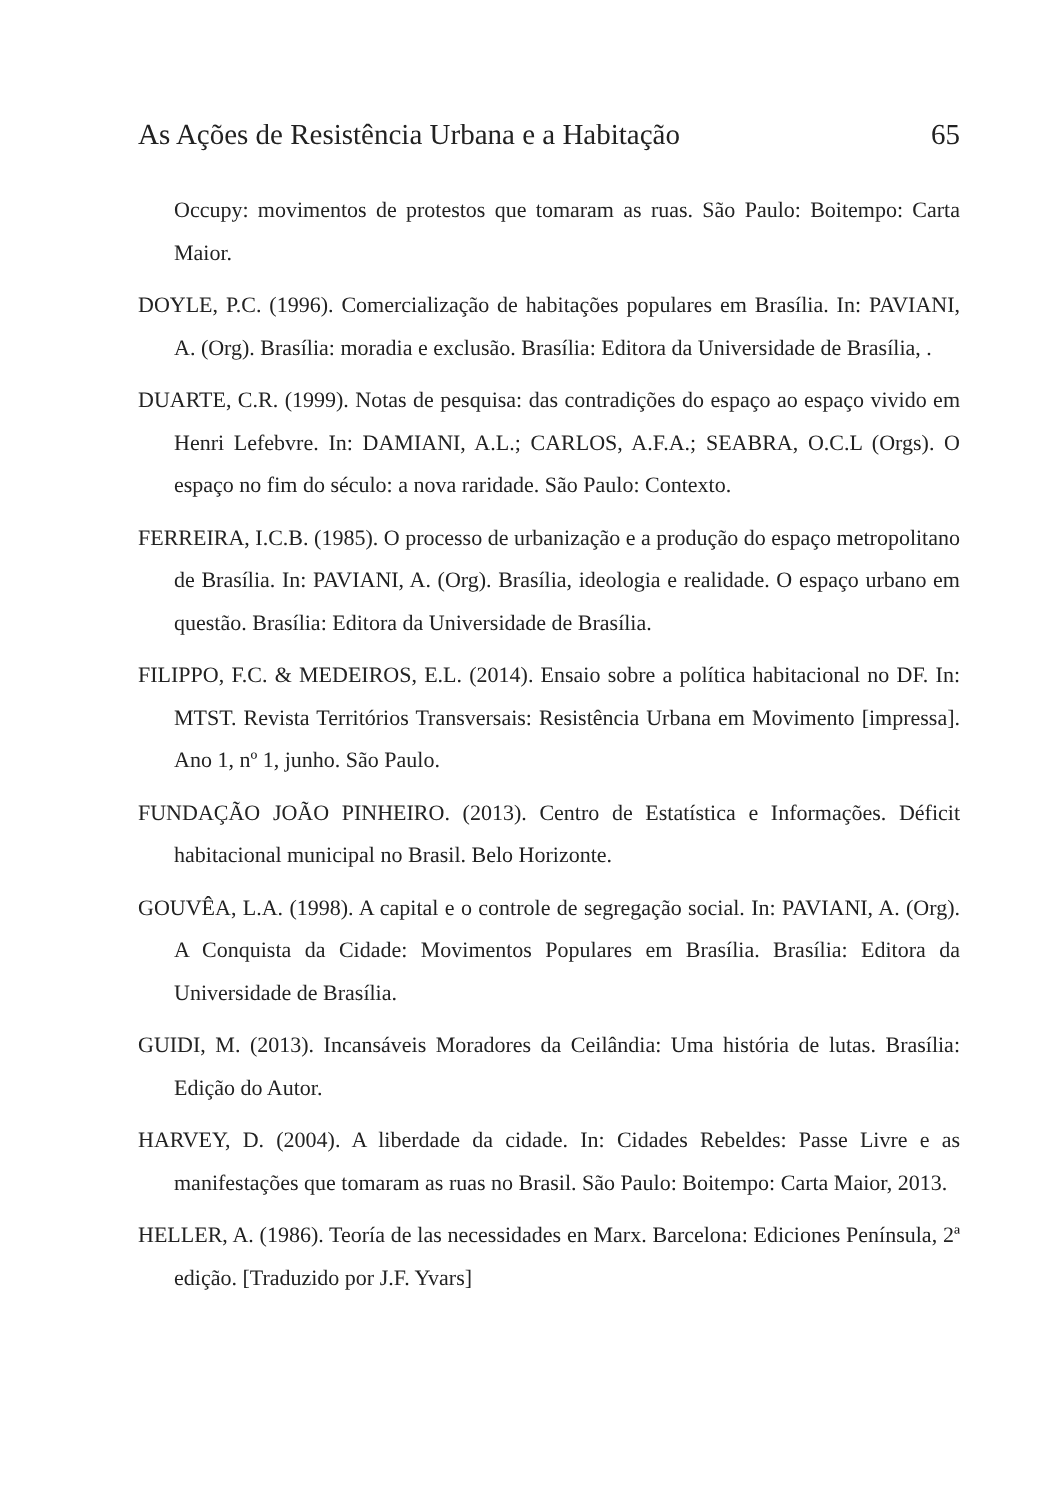As Ações de Resistência Urbana e a Habitação 65
Occupy: movimentos de protestos que tomaram as ruas. São Paulo: Boitempo: Carta Maior.
DOYLE, P.C. (1996). Comercialização de habitações populares em Brasília. In: PAVIANI, A. (Org). Brasília: moradia e exclusão. Brasília: Editora da Universidade de Brasília, .
DUARTE, C.R. (1999). Notas de pesquisa: das contradições do espaço ao espaço vivido em Henri Lefebvre. In: DAMIANI, A.L.; CARLOS, A.F.A.; SEABRA, O.C.L (Orgs). O espaço no fim do século: a nova raridade. São Paulo: Contexto.
FERREIRA, I.C.B. (1985). O processo de urbanização e a produção do espaço metropolitano de Brasília. In: PAVIANI, A. (Org). Brasília, ideologia e realidade. O espaço urbano em questão. Brasília: Editora da Universidade de Brasília.
FILIPPO, F.C. & MEDEIROS, E.L. (2014). Ensaio sobre a política habitacional no DF. In: MTST. Revista Territórios Transversais: Resistência Urbana em Movimento [impressa]. Ano 1, nº 1, junho. São Paulo.
FUNDAÇÃO JOÃO PINHEIRO. (2013). Centro de Estatística e Informações. Déficit habitacional municipal no Brasil. Belo Horizonte.
GOUVÊA, L.A. (1998). A capital e o controle de segregação social. In: PAVIANI, A. (Org). A Conquista da Cidade: Movimentos Populares em Brasília. Brasília: Editora da Universidade de Brasília.
GUIDI, M. (2013). Incansáveis Moradores da Ceilândia: Uma história de lutas. Brasília: Edição do Autor.
HARVEY, D. (2004). A liberdade da cidade. In: Cidades Rebeldes: Passe Livre e as manifestações que tomaram as ruas no Brasil. São Paulo: Boitempo: Carta Maior, 2013.
HELLER, A. (1986). Teoría de las necessidades en Marx. Barcelona: Ediciones Península, 2ª edição. [Traduzido por J.F. Yvars]